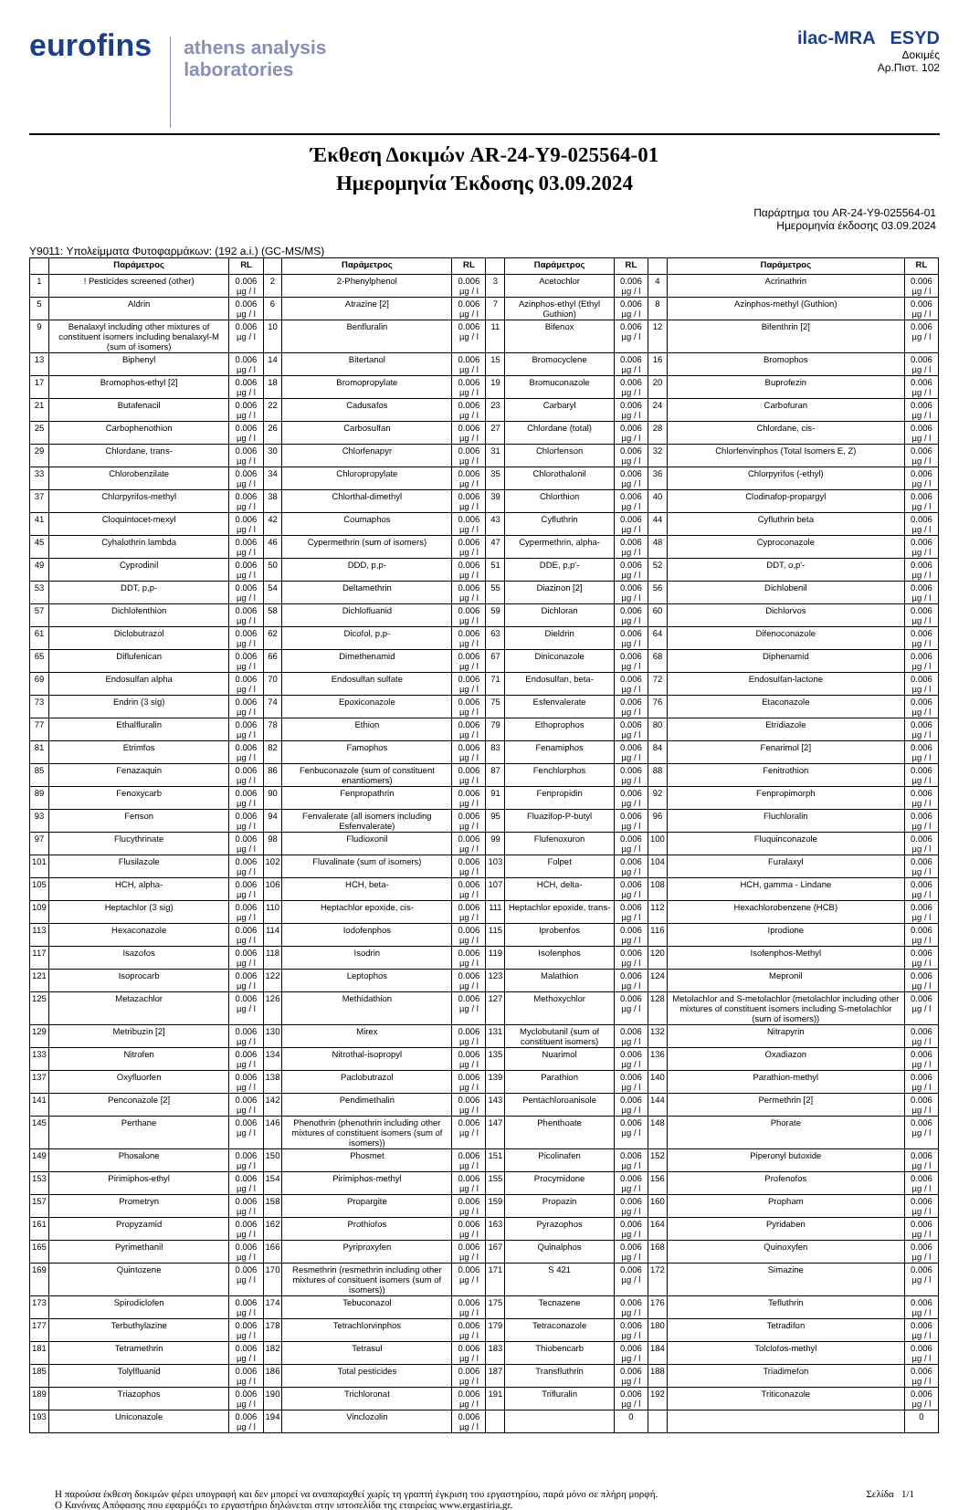eurofins
athens analysis
laboratories
ilac-MRA ESYD
Δοκιμές
Αρ.Πιστ. 102
Έκθεση Δοκιμών AR-24-Y9-025564-01
Ημερομηνία Έκδοσης 03.09.2024
Παράρτημα του AR-24-Y9-025564-01
Ημερομηνία έκδοσης 03.09.2024
Y9011: Υπολείμματα Φυτοφαρμάκων: (192 a.i.) (GC-MS/MS)
| | Παράμετρος | RL | | Παράμετρος | RL | | Παράμετρος | RL | | Παράμετρος | RL |
| --- | --- | --- | --- | --- | --- | --- | --- | --- | --- | --- | --- |
| 1 | ! Pesticides screened (other) | 0.006 µg / l | 2 | 2-Phenylphenol | 0.006 µg / l | 3 | Acetochlor | 0.006 µg / l | 4 | Acrinathrin | 0.006 µg / l |
| 5 | Aldrin | 0.006 µg / l | 6 | Atrazine [2] | 0.006 µg / l | 7 | Azinphos-ethyl (Ethyl Guthion) | 0.006 µg / l | 8 | Azinphos-methyl (Guthion) | 0.006 µg / l |
| 9 | Benalaxyl including other mixtures of constituent isomers including benalaxyl-M (sum of isomers) | 0.006 µg / l | 10 | Benfluralin | 0.006 µg / l | 11 | Bifenox | 0.006 µg / l | 12 | Bifenthrin [2] | 0.006 µg / l |
| 13 | Biphenyl | 0.006 µg / l | 14 | Bitertanol | 0.006 µg / l | 15 | Bromocyclene | 0.006 µg / l | 16 | Bromophos | 0.006 µg / l |
| 17 | Bromophos-ethyl [2] | 0.006 µg / l | 18 | Bromopropylate | 0.006 µg / l | 19 | Bromuconazole | 0.006 µg / l | 20 | Buprofezin | 0.006 µg / l |
| 21 | Butafenacil | 0.006 µg / l | 22 | Cadusafos | 0.006 µg / l | 23 | Carbaryl | 0.006 µg / l | 24 | Carbofuran | 0.006 µg / l |
| 25 | Carbophenothion | 0.006 µg / l | 26 | Carbosulfan | 0.006 µg / l | 27 | Chlordane (total) | 0.006 µg / l | 28 | Chlordane, cis- | 0.006 µg / l |
| 29 | Chlordane, trans- | 0.006 µg / l | 30 | Chlorfenapyr | 0.006 µg / l | 31 | Chlorfenson | 0.006 µg / l | 32 | Chlorfenvinphos (Total Isomers E, Z) | 0.006 µg / l |
| 33 | Chlorobenzilate | 0.006 µg / l | 34 | Chloropropylate | 0.006 µg / l | 35 | Chlorothalonil | 0.006 µg / l | 36 | Chlorpyrifos (-ethyl) | 0.006 µg / l |
| 37 | Chlorpyrifos-methyl | 0.006 µg / l | 38 | Chlorthal-dimethyl | 0.006 µg / l | 39 | Chlorthion | 0.006 µg / l | 40 | Clodinafop-propargyl | 0.006 µg / l |
| 41 | Cloquintocet-mexyl | 0.006 µg / l | 42 | Coumaphos | 0.006 µg / l | 43 | Cyfluthrin | 0.006 µg / l | 44 | Cyfluthrin beta | 0.006 µg / l |
| 45 | Cyhalothrin lambda | 0.006 µg / l | 46 | Cypermethrin (sum of isomers) | 0.006 µg / l | 47 | Cypermethrin, alpha- | 0.006 µg / l | 48 | Cyproconazole | 0.006 µg / l |
| 49 | Cyprodinil | 0.006 µg / l | 50 | DDD, p,p- | 0.006 µg / l | 51 | DDE, p,p'- | 0.006 µg / l | 52 | DDT, o,p'- | 0.006 µg / l |
| 53 | DDT, p,p- | 0.006 µg / l | 54 | Deltamethrin | 0.006 µg / l | 55 | Diazinon [2] | 0.006 µg / l | 56 | Dichlobenil | 0.006 µg / l |
| 57 | Dichlofenthion | 0.006 µg / l | 58 | Dichlofluanid | 0.006 µg / l | 59 | Dichloran | 0.006 µg / l | 60 | Dichlorvos | 0.006 µg / l |
| 61 | Diclobutrazol | 0.006 µg / l | 62 | Dicofol, p,p- | 0.006 µg / l | 63 | Dieldrin | 0.006 µg / l | 64 | Difenoconazole | 0.006 µg / l |
| 65 | Diflufenican | 0.006 µg / l | 66 | Dimethenamid | 0.006 µg / l | 67 | Diniconazole | 0.006 µg / l | 68 | Diphenamid | 0.006 µg / l |
| 69 | Endosulfan alpha | 0.006 µg / l | 70 | Endosulfan sulfate | 0.006 µg / l | 71 | Endosulfan, beta- | 0.006 µg / l | 72 | Endosulfan-lactone | 0.006 µg / l |
| 73 | Endrin (3 sig) | 0.006 µg / l | 74 | Epoxiconazole | 0.006 µg / l | 75 | Esfenvalerate | 0.006 µg / l | 76 | Etaconazole | 0.006 µg / l |
| 77 | Ethalfluralin | 0.006 µg / l | 78 | Ethion | 0.006 µg / l | 79 | Ethoprophos | 0.006 µg / l | 80 | Etridiazole | 0.006 µg / l |
| 81 | Etrimfos | 0.006 µg / l | 82 | Famophos | 0.006 µg / l | 83 | Fenamiphos | 0.006 µg / l | 84 | Fenarimol [2] | 0.006 µg / l |
| 85 | Fenazaquin | 0.006 µg / l | 86 | Fenbuconazole (sum of constituent enantiomers) | 0.006 µg / l | 87 | Fenchlorphos | 0.006 µg / l | 88 | Fenitrothion | 0.006 µg / l |
| 89 | Fenoxycarb | 0.006 µg / l | 90 | Fenpropathrin | 0.006 µg / l | 91 | Fenpropidin | 0.006 µg / l | 92 | Fenpropimorph | 0.006 µg / l |
| 93 | Fenson | 0.006 µg / l | 94 | Fenvalerate (all isomers including Esfenvalerate) | 0.006 µg / l | 95 | Fluazifop-P-butyl | 0.006 µg / l | 96 | Fluchloralin | 0.006 µg / l |
| 97 | Flucythrinate | 0.006 µg / l | 98 | Fludioxonil | 0.006 µg / l | 99 | Flufenoxuron | 0.006 µg / l | 100 | Fluquinconazole | 0.006 µg / l |
| 101 | Flusilazole | 0.006 µg / l | 102 | Fluvalinate (sum of isomers) | 0.006 µg / l | 103 | Folpet | 0.006 µg / l | 104 | Furalaxyl | 0.006 µg / l |
| 105 | HCH, alpha- | 0.006 µg / l | 106 | HCH, beta- | 0.006 µg / l | 107 | HCH, delta- | 0.006 µg / l | 108 | HCH, gamma - Lindane | 0.006 µg / l |
| 109 | Heptachlor (3 sig) | 0.006 µg / l | 110 | Heptachlor epoxide, cis- | 0.006 µg / l | 111 | Heptachlor epoxide, trans- | 0.006 µg / l | 112 | Hexachlorobenzene (HCB) | 0.006 µg / l |
| 113 | Hexaconazole | 0.006 µg / l | 114 | Iodofenphos | 0.006 µg / l | 115 | Iprobenfos | 0.006 µg / l | 116 | Iprodione | 0.006 µg / l |
| 117 | Isazofos | 0.006 µg / l | 118 | Isodrin | 0.006 µg / l | 119 | Isofenphos | 0.006 µg / l | 120 | Isofenphos-Methyl | 0.006 µg / l |
| 121 | Isoprocarb | 0.006 µg / l | 122 | Leptophos | 0.006 µg / l | 123 | Malathion | 0.006 µg / l | 124 | Mepronil | 0.006 µg / l |
| 125 | Metazachlor | 0.006 µg / l | 126 | Methidathion | 0.006 µg / l | 127 | Methoxychlor | 0.006 µg / l | 128 | Metolachlor and S-metolachlor (metolachlor including other mixtures of constituent isomers including S-metolachlor (sum of isomers)) | 0.006 µg / l |
| 129 | Metribuzin [2] | 0.006 µg / l | 130 | Mirex | 0.006 µg / l | 131 | Myclobutanil (sum of constituent isomers) | 0.006 µg / l | 132 | Nitrapyrin | 0.006 µg / l |
| 133 | Nitrofen | 0.006 µg / l | 134 | Nitrothal-isopropyl | 0.006 µg / l | 135 | Nuarimol | 0.006 µg / l | 136 | Oxadiazon | 0.006 µg / l |
| 137 | Oxyfluorfen | 0.006 µg / l | 138 | Paclobutrazol | 0.006 µg / l | 139 | Parathion | 0.006 µg / l | 140 | Parathion-methyl | 0.006 µg / l |
| 141 | Penconazole [2] | 0.006 µg / l | 142 | Pendimethalin | 0.006 µg / l | 143 | Pentachloroanisole | 0.006 µg / l | 144 | Permethrin [2] | 0.006 µg / l |
| 145 | Perthane | 0.006 µg / l | 146 | Phenothrin (phenothrin including other mixtures of constituent isomers (sum of isomers)) | 0.006 µg / l | 147 | Phenthoate | 0.006 µg / l | 148 | Phorate | 0.006 µg / l |
| 149 | Phosalone | 0.006 µg / l | 150 | Phosmet | 0.006 µg / l | 151 | Picolinafen | 0.006 µg / l | 152 | Piperonyl butoxide | 0.006 µg / l |
| 153 | Pirimiphos-ethyl | 0.006 µg / l | 154 | Pirimiphos-methyl | 0.006 µg / l | 155 | Procymidone | 0.006 µg / l | 156 | Profenofos | 0.006 µg / l |
| 157 | Prometryn | 0.006 µg / l | 158 | Propargite | 0.006 µg / l | 159 | Propazin | 0.006 µg / l | 160 | Propham | 0.006 µg / l |
| 161 | Propyzamid | 0.006 µg / l | 162 | Prothiofos | 0.006 µg / l | 163 | Pyrazophos | 0.006 µg / l | 164 | Pyridaben | 0.006 µg / l |
| 165 | Pyrimethanil | 0.006 µg / l | 166 | Pyriproxyfen | 0.006 µg / l | 167 | Quinalphos | 0.006 µg / l | 168 | Quinoxyfen | 0.006 µg / l |
| 169 | Quintozene | 0.006 µg / l | 170 | Resmethrin (resmethrin including other mixtures of consituent isomers (sum of isomers)) | 0.006 µg / l | 171 | S 421 | 0.006 µg / l | 172 | Simazine | 0.006 µg / l |
| 173 | Spirodiclofen | 0.006 µg / l | 174 | Tebuconazol | 0.006 µg / l | 175 | Tecnazene | 0.006 µg / l | 176 | Tefluthrin | 0.006 µg / l |
| 177 | Terbuthylazine | 0.006 µg / l | 178 | Tetrachlorvinphos | 0.006 µg / l | 179 | Tetraconazole | 0.006 µg / l | 180 | Tetradifon | 0.006 µg / l |
| 181 | Tetramethrin | 0.006 µg / l | 182 | Tetrasul | 0.006 µg / l | 183 | Thiobencarb | 0.006 µg / l | 184 | Tolclofos-methyl | 0.006 µg / l |
| 185 | Tolylfluanid | 0.006 µg / l | 186 | Total pesticides | 0.006 µg / l | 187 | Transfluthrin | 0.006 µg / l | 188 | Triadimefon | 0.006 µg / l |
| 189 | Triazophos | 0.006 µg / l | 190 | Trichloronat | 0.006 µg / l | 191 | Trifluralin | 0.006 µg / l | 192 | Triticonazole | 0.006 µg / l |
| 193 | Uniconazole | 0.006 µg / l | 194 | Vinclozolin | 0.006 µg / l | | | 0 | | | 0 |
Η παρούσα έκθεση δοκιμών φέρει υπογραφή και δεν μπορεί να αναπαραχθεί χωρίς τη γραπτή έγκριση του εργαστηρίου, παρά μόνο σε πλήρη μορφή.
Ο Κανόνας Απόφασης που εφαρμόζει το εργαστήριο δηλώνεται στην ιστοσελίδα της εταιρείας www.ergastiria.gr.
Σελίδα 1/1